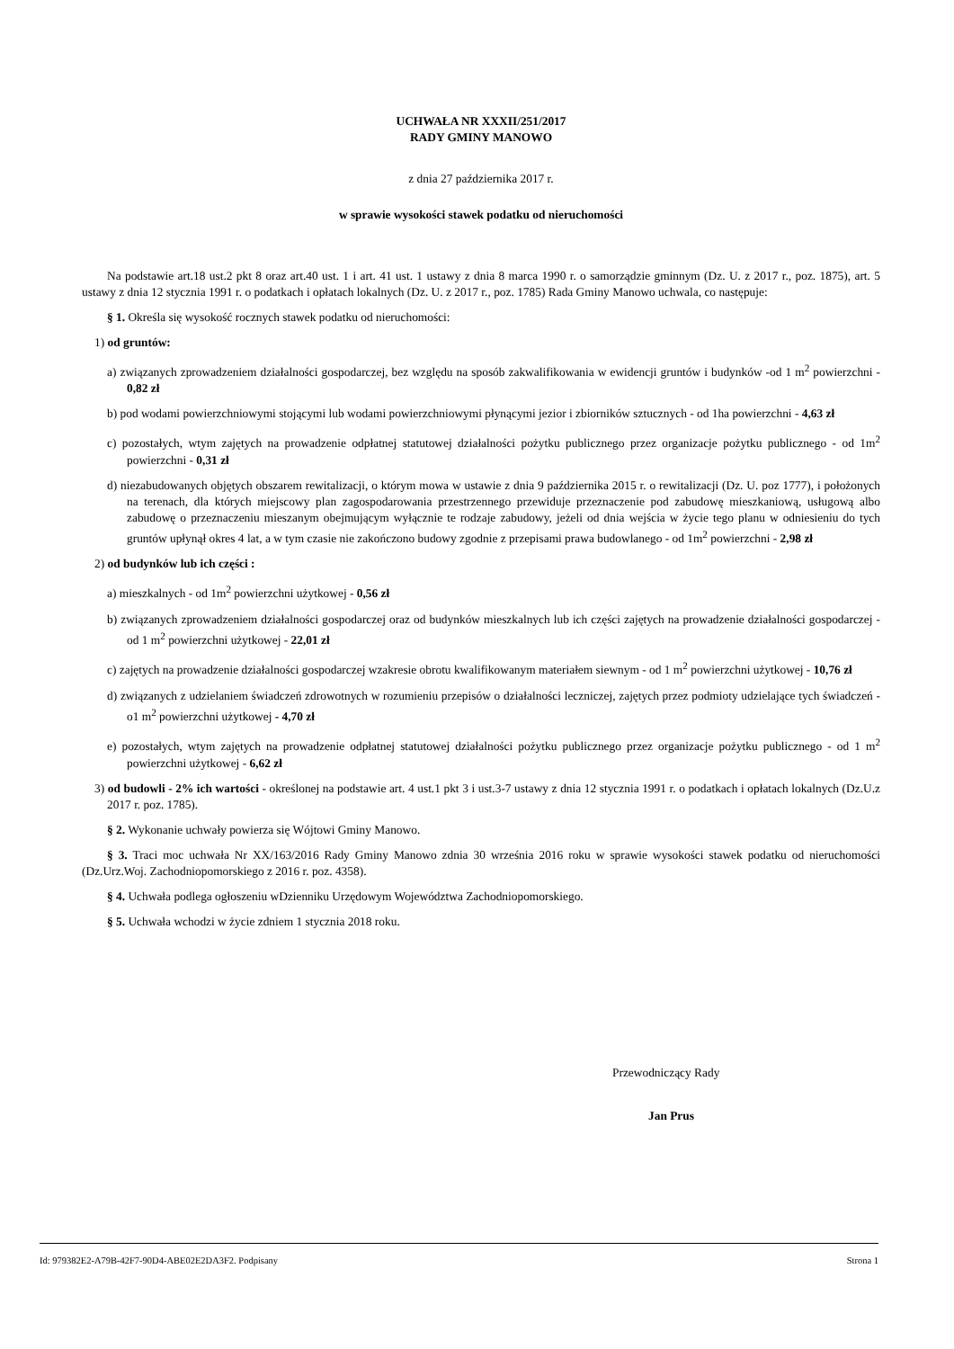UCHWAŁA NR XXXII/251/2017
RADY GMINY MANOWO
z dnia 27 października 2017 r.
w sprawie wysokości stawek podatku od nieruchomości
Na podstawie art.18 ust.2 pkt 8 oraz art.40 ust. 1 i art. 41 ust. 1 ustawy z dnia 8 marca 1990 r. o samorządzie gminnym (Dz. U. z 2017 r., poz. 1875), art. 5 ustawy z dnia 12 stycznia 1991 r. o podatkach i opłatach lokalnych (Dz. U. z 2017 r., poz. 1785) Rada Gminy Manowo uchwala, co następuje:
§ 1. Określa się wysokość rocznych stawek podatku od nieruchomości:
1) od gruntów:
a) związanych zprowadzeniem działalności gospodarczej, bez względu na sposób zakwalifikowania w ewidencji gruntów i budynków -od 1 m<sup>2</sup> powierzchni - 0,82 zł
b) pod wodami powierzchniowymi stojącymi lub wodami powierzchniowymi płynącymi jezior i zbiorników sztucznych - od 1ha powierzchni - 4,63 zł
c) pozostałych, wtym zajętych na prowadzenie odpłatnej statutowej działalności pożytku publicznego przez organizacje pożytku publicznego - od 1m<sup>2</sup> powierzchni - 0,31 zł
d) niezabudowanych objętych obszarem rewitalizacji, o którym mowa w ustawie z dnia 9 października 2015 r. o rewitalizacji (Dz. U. poz 1777), i położonych na terenach, dla których miejscowy plan zagospodarowania przestrzennego przewiduje przeznaczenie pod zabudowę mieszkaniową, usługową albo zabudowę o przeznaczeniu mieszanym obejmującym wyłącznie te rodzaje zabudowy, jeżeli od dnia wejścia w życie tego planu w odniesieniu do tych gruntów upłynął okres 4 lat, a w tym czasie nie zakończono budowy zgodnie z przepisami prawa budowlanego - od 1m<sup>2</sup> powierzchni - 2,98 zł
2) od budynków lub ich części :
a) mieszkalnych - od 1m<sup>2</sup> powierzchni użytkowej - 0,56 zł
b) związanych zprowadzeniem działalności gospodarczej oraz od budynków mieszkalnych lub ich części zajętych na prowadzenie działalności gospodarczej - od 1 m<sup>2</sup> powierzchni użytkowej - 22,01 zł
c) zajętych na prowadzenie działalności gospodarczej wzakresie obrotu kwalifikowanym materiałem siewnym - od 1 m<sup>2</sup> powierzchni użytkowej - 10,76 zł
d) związanych z udzielaniem świadczeń zdrowotnych w rozumieniu przepisów o działalności leczniczej, zajętych przez podmioty udzielające tych świadczeń - o1 m<sup>2</sup> powierzchni użytkowej - 4,70 zł
e) pozostałych, wtym zajętych na prowadzenie odpłatnej statutowej działalności pożytku publicznego przez organizacje pożytku publicznego - od 1 m<sup>2</sup> powierzchni użytkowej - 6,62 zł
3) od budowli - 2% ich wartości - określonej na podstawie art. 4 ust.1 pkt 3 i ust.3-7 ustawy z dnia 12 stycznia 1991 r. o podatkach i opłatach lokalnych (Dz.U.z 2017 r. poz. 1785).
§ 2. Wykonanie uchwały powierza się Wójtowi Gminy Manowo.
§ 3. Traci moc uchwała Nr XX/163/2016 Rady Gminy Manowo zdnia 30 września 2016 roku w sprawie wysokości stawek podatku od nieruchomości (Dz.Urz.Woj. Zachodniopomorskiego z 2016 r. poz. 4358).
§ 4. Uchwała podlega ogłoszeniu wDzienniku Urzędowym Województwa Zachodniopomorskiego.
§ 5. Uchwała wchodzi w życie zdniem 1 stycznia 2018 roku.
Przewodniczący Rady
Jan Prus
Id: 979382E2-A79B-42F7-90D4-ABE02E2DA3F2. Podpisany Strona 1